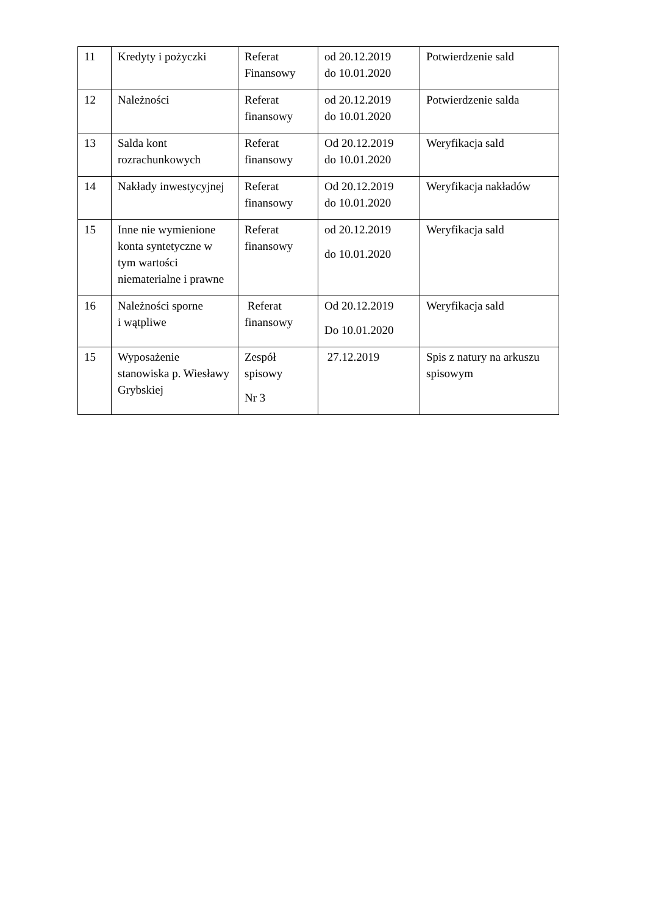| 11 | Kredyty i pożyczki | Referat Finansowy | od 20.12.2019 do 10.01.2020 | Potwierdzenie sald |
| 12 | Należności | Referat finansowy | od 20.12.2019 do 10.01.2020 | Potwierdzenie salda |
| 13 | Salda kont rozrachunkowych | Referat finansowy | Od 20.12.2019 do 10.01.2020 | Weryfikacja sald |
| 14 | Nakłady inwestycyjnej | Referat finansowy | Od 20.12.2019 do 10.01.2020 | Weryfikacja nakładów |
| 15 | Inne nie wymienione konta syntetyczne w tym wartości niematerialne i prawne | Referat finansowy | od 20.12.2019 do 10.01.2020 | Weryfikacja sald |
| 16 | Należności sporne i wątpliwe | Referat finansowy | Od 20.12.2019 Do 10.01.2020 | Weryfikacja sald |
| 15 | Wyposażenie stanowiska p. Wiesławy Grybskiej | Zespół spisowy Nr 3 | 27.12.2019 | Spis z natury na arkuszu spisowym |